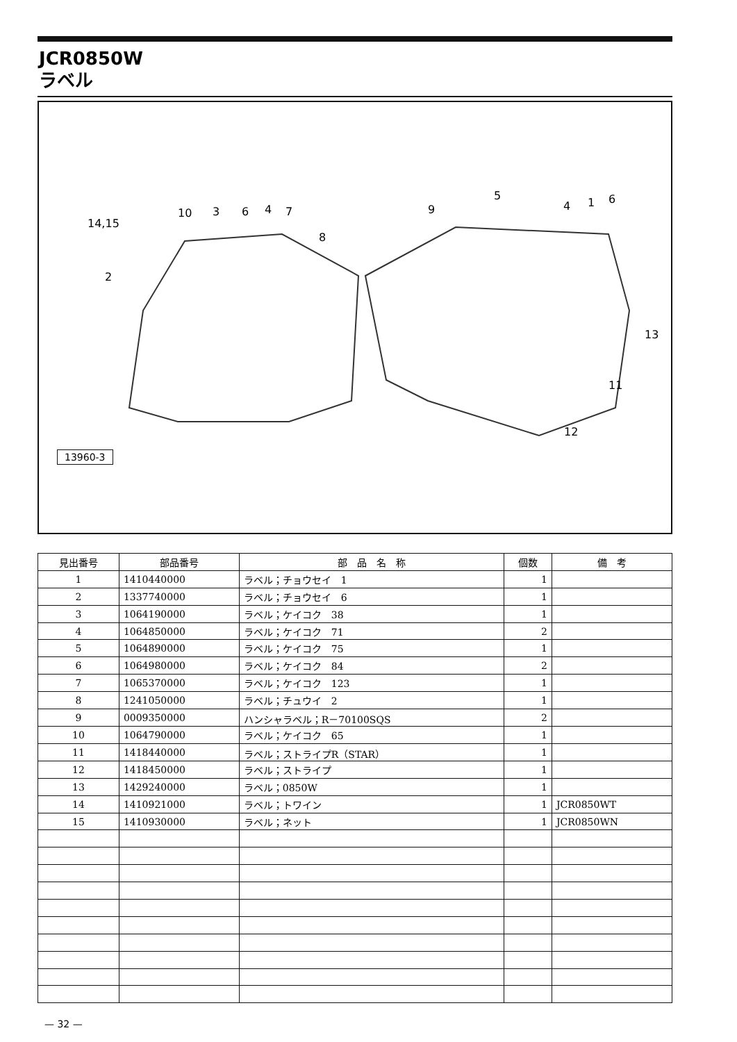JCR0850W
ラベル
14,15
10 3 6 4 7
8
2
9
5
4 1 6
13
11
12
13960-3
| 見出番号 | 部品番号 | 部 品 名 称 | 個数 | 備 考 |
| --- | --- | --- | --- | --- |
| 1 | 1410440000 | ラベル；チョウセイ 1 | 1 | |
| 2 | 1337740000 | ラベル；チョウセイ 6 | 1 | |
| 3 | 1064190000 | ラベル；ケイコク 38 | 1 | |
| 4 | 1064850000 | ラベル；ケイコク 71 | 2 | |
| 5 | 1064890000 | ラベル；ケイコク 75 | 1 | |
| 6 | 1064980000 | ラベル；ケイコク 84 | 2 | |
| 7 | 1065370000 | ラベル；ケイコク 123 | 1 | |
| 8 | 1241050000 | ラベル；チュウイ 2 | 1 | |
| 9 | 0009350000 | ハンシャラベル；R－70100SQS | 2 | |
| 10 | 1064790000 | ラベル；ケイコク 65 | 1 | |
| 11 | 1418440000 | ラベル；ストライプR（STAR） | 1 | |
| 12 | 1418450000 | ラベル；ストライプ | 1 | |
| 13 | 1429240000 | ラベル；0850W | 1 | |
| 14 | 1410921000 | ラベル；トワイン | 1 | JCR0850WT |
| 15 | 1410930000 | ラベル；ネット | 1 | JCR0850WN |
— 32 —